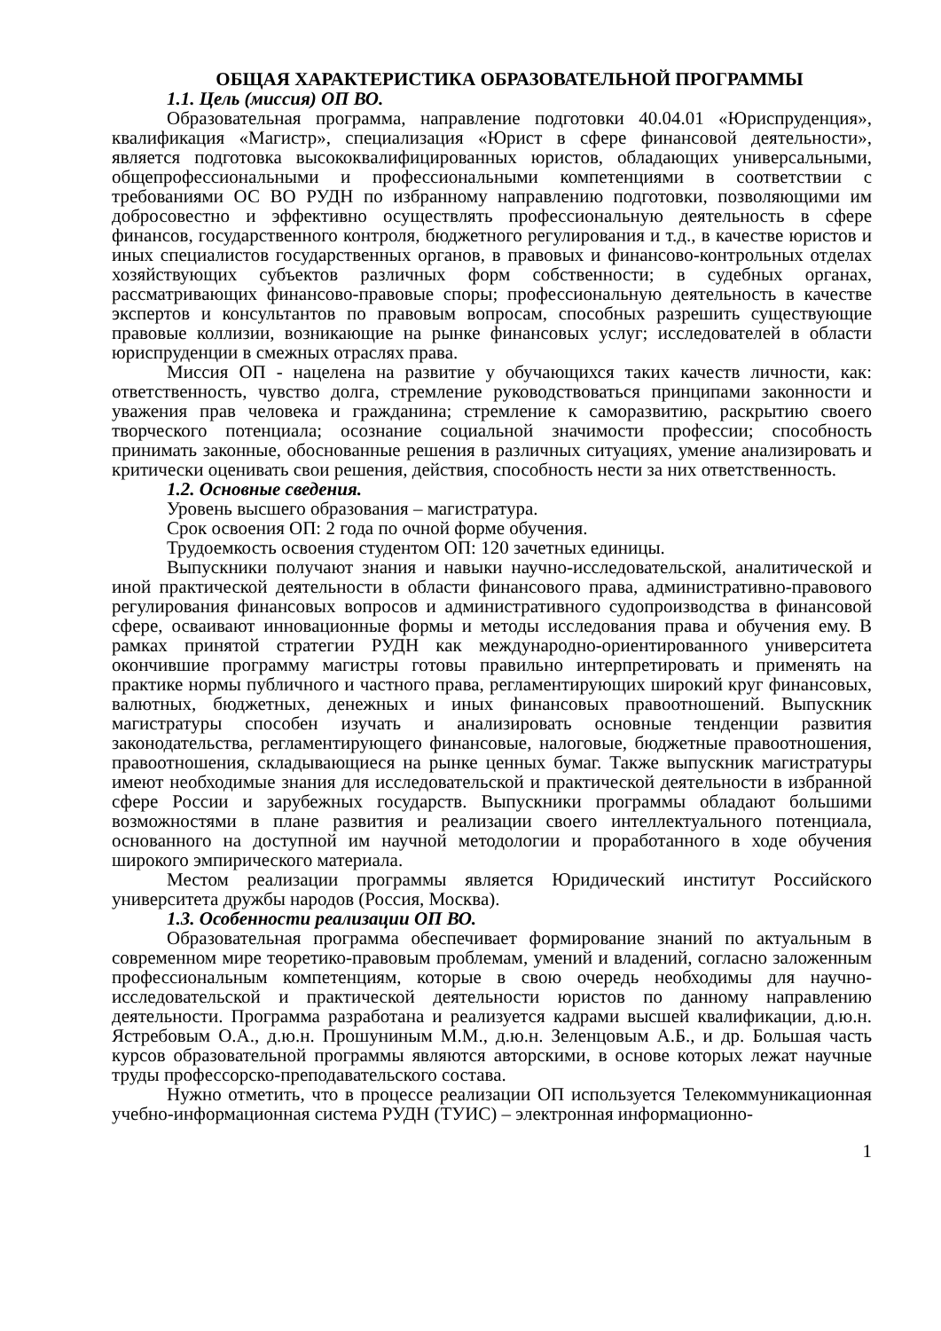ОБЩАЯ ХАРАКТЕРИСТИКА ОБРАЗОВАТЕЛЬНОЙ ПРОГРАММЫ
1.1. Цель (миссия) ОП ВО.
Образовательная программа, направление подготовки 40.04.01 «Юриспруденция», квалификация «Магистр», специализация «Юрист в сфере финансовой деятельности», является подготовка высококвалифицированных юристов, обладающих универсальными, общепрофессиональными и профессиональными компетенциями в соответствии с требованиями ОС ВО РУДН по избранному направлению подготовки, позволяющими им добросовестно и эффективно осуществлять профессиональную деятельность в сфере финансов, государственного контроля, бюджетного регулирования и т.д., в качестве юристов и иных специалистов государственных органов, в правовых и финансово-контрольных отделах хозяйствующих субъектов различных форм собственности; в судебных органах, рассматривающих финансово-правовые споры; профессиональную деятельность в качестве экспертов и консультантов по правовым вопросам, способных разрешить существующие правовые коллизии, возникающие на рынке финансовых услуг; исследователей в области юриспруденции в смежных отраслях права.
Миссия ОП - нацелена на развитие у обучающихся таких качеств личности, как: ответственность, чувство долга, стремление руководствоваться принципами законности и уважения прав человека и гражданина; стремление к саморазвитию, раскрытию своего творческого потенциала; осознание социальной значимости профессии; способность принимать законные, обоснованные решения в различных ситуациях, умение анализировать и критически оценивать свои решения, действия, способность нести за них ответственность.
1.2. Основные сведения.
Уровень высшего образования – магистратура.
Срок освоения ОП: 2 года по очной форме обучения.
Трудоемкость освоения студентом ОП: 120 зачетных единицы.
Выпускники получают знания и навыки научно-исследовательской, аналитической и иной практической деятельности в области финансового права, административно-правового регулирования финансовых вопросов и административного судопроизводства в финансовой сфере, осваивают инновационные формы и методы исследования права и обучения ему. В рамках принятой стратегии РУДН как международно-ориентированного университета окончившие программу магистры готовы правильно интерпретировать и применять на практике нормы публичного и частного права, регламентирующих широкий круг финансовых, валютных, бюджетных, денежных и иных финансовых правоотношений. Выпускник магистратуры способен изучать и анализировать основные тенденции развития законодательства, регламентирующего финансовые, налоговые, бюджетные правоотношения, правоотношения, складывающиеся на рынке ценных бумаг. Также выпускник магистратуры имеют необходимые знания для исследовательской и практической деятельности в избранной сфере России и зарубежных государств. Выпускники программы обладают большими возможностями в плане развития и реализации своего интеллектуального потенциала, основанного на доступной им научной методологии и проработанного в ходе обучения широкого эмпирического материала.
Местом реализации программы является Юридический институт Российского университета дружбы народов (Россия, Москва).
1.3. Особенности реализации ОП ВО.
Образовательная программа обеспечивает формирование знаний по актуальным в современном мире теоретико-правовым проблемам, умений и владений, согласно заложенным профессиональным компетенциям, которые в свою очередь необходимы для научно-исследовательской и практической деятельности юристов по данному направлению деятельности. Программа разработана и реализуется кадрами высшей квалификации, д.ю.н. Ястребовым О.А., д.ю.н. Прошуниным М.М., д.ю.н. Зеленцовым А.Б., и др. Большая часть курсов образовательной программы являются авторскими, в основе которых лежат научные труды профессорско-преподавательского состава.
Нужно отметить, что в процессе реализации ОП используется Телекоммуникационная учебно-информационная система РУДН (ТУИС) – электронная информационно-
1